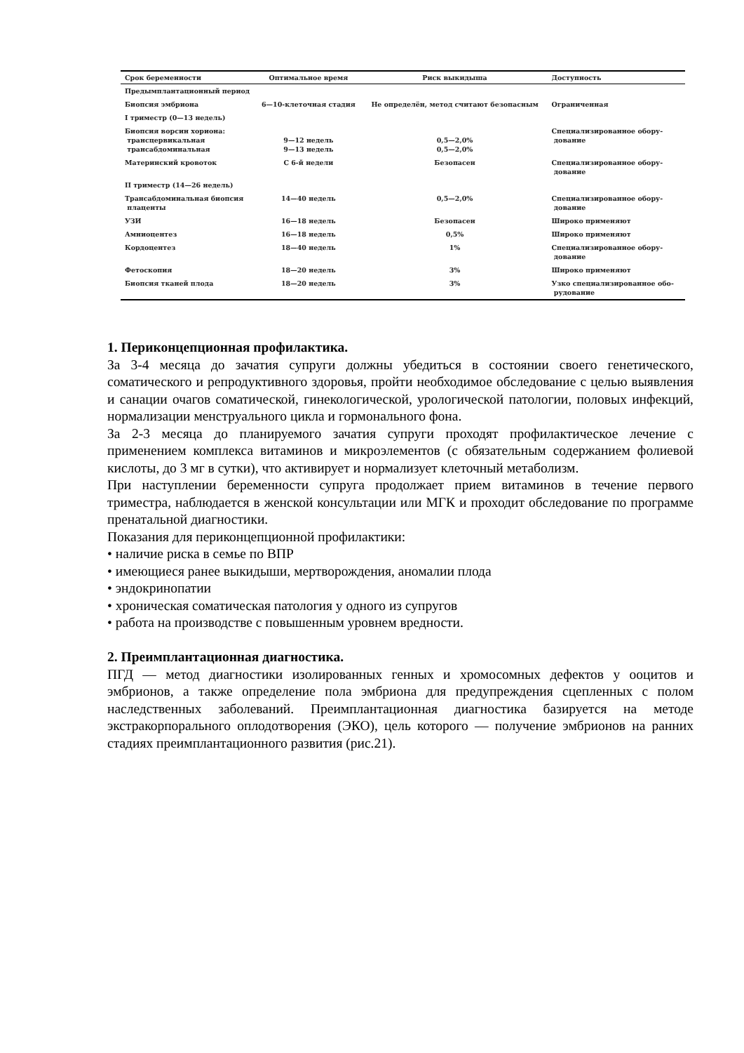| Срок беременности | Оптимальное время | Риск выкидыша | Доступность |
| --- | --- | --- | --- |
| Предымплантационный период | | | |
| Биопсия эмбриона | 6—10-клеточная стадия | Не определён, метод считают безопасным | Ограниченная |
| I триместр (0—13 недель) | | | |
| Биопсия ворсин хориона: трансцервикальная трансабдоминальная | 9—12 недель 9—13 недель | 0,5—2,0% 0,5—2,0% | Специализированное обору- дование |
| Материнский кровоток | С 6-й недели | Безопасен | Специализированное обору- дование |
| II триместр (14—26 недель) | | | |
| Трансабдоминальная биопсия плаценты | 14—40 недель | 0,5—2,0% | Специализированное обору- дование |
| УЗИ | 16—18 недель | Безопасен | Широко применяют |
| Амниоцентез | 16—18 недель | 0,5% | Широко применяют |
| Кордоцентез | 18—40 недель | 1% | Специализированное обору- дование |
| Фетоскопия | 18—20 недель | 3% | Широко применяют |
| Биопсия тканей плода | 18—20 недель | 3% | Узко специализированное обо- рудование |
1. Периконцепционная профилактика.
За 3-4 месяца до зачатия супруги должны убедиться в состоянии своего генетического, соматического и репродуктивного здоровья, пройти необходимое обследование с целью выявления и санации очагов соматической, гинекологической, урологической патологии, половых инфекций, нормализации менструального цикла и гормонального фона.
За 2-3 месяца до планируемого зачатия супруги проходят профилактическое лечение с применением комплекса витаминов и микроэлементов (с обязательным содержанием фолиевой кислоты, до 3 мг в сутки), что активирует и нормализует клеточный метаболизм.
При наступлении беременности супруга продолжает прием витаминов в течение первого триместра, наблюдается в женской консультации или МГК и проходит обследование по программе пренатальной диагностики.
Показания для периконцепционной профилактики:
• наличие риска в семье по ВПР
• имеющиеся ранее выкидыши, мертворождения, аномалии плода
• эндокринопатии
• хроническая соматическая патология у одного из супругов
• работа на производстве с повышенным уровнем вредности.
2. Преимплантационная диагностика.
ПГД — метод диагностики изолированных генных и хромосомных дефектов у ооцитов и эмбрионов, а также определение пола эмбриона для предупреждения сцепленных с полом наследственных заболеваний. Преимплантационная диагностика базируется на методе экстракорпорального оплодотворения (ЭКО), цель которого — получение эмбрионов на ранних стадиях преимплантационного развития (рис.21).